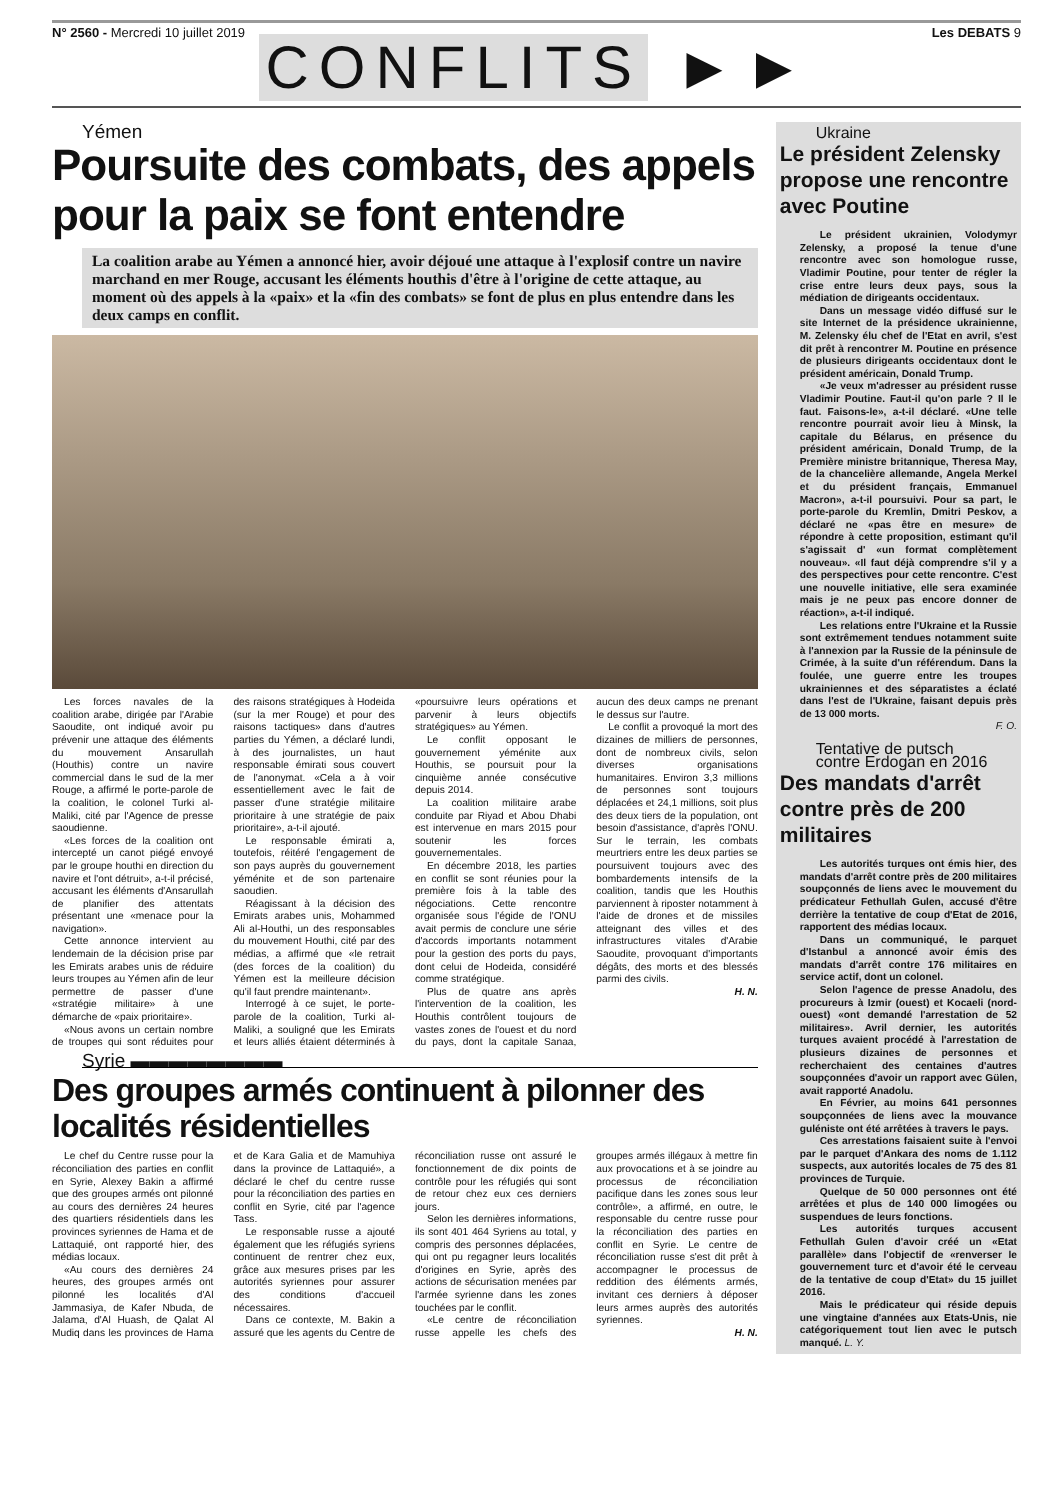N° 2560 - Mercredi 10 juillet 2019 Les DEBATS 9
CONFLITS ►►
Yémen
Poursuite des combats, des appels pour la paix se font entendre
La coalition arabe au Yémen a annoncé hier, avoir déjoué une attaque à l'explosif contre un navire marchand en mer Rouge, accusant les éléments houthis d'être à l'origine de cette attaque, au moment où des appels à la «paix» et la «fin des combats» se font de plus en plus entendre dans les deux camps en conflit.
Les forces navales de la coalition arabe, dirigée par l'Arabie Saoudite, ont indiqué avoir pu prévenir une attaque des éléments du mouvement Ansarullah (Houthis) contre un navire commercial dans le sud de la mer Rouge, a affirmé le porte-parole de la coalition, le colonel Turki al-Maliki, cité par l'Agence de presse saoudienne.
«Les forces de la coalition ont intercepté un canot piégé envoyé par le groupe houthi en direction du navire et l'ont détruit», a-t-il précisé, accusant les éléments d'Ansarullah de planifier des attentats présentant une «menace pour la navigation».
Cette annonce intervient au lendemain de la décision prise par les Emirats arabes unis de réduire leurs troupes au Yémen afin de leur permettre de passer d'une «stratégie militaire» à une démarche de «paix prioritaire».
«Nous avons un certain nombre de troupes qui sont réduites pour des raisons stratégiques à Hodeida (sur la mer Rouge) et pour des raisons tactiques» dans d'autres parties du Yémen, a déclaré lundi, à des journalistes, un haut responsable émirati sous couvert de l'anonymat. «Cela a à voir essentiellement avec le fait de passer d'une stratégie militaire prioritaire à une stratégie de paix prioritaire», a-t-il ajouté.
Le responsable émirati a, toutefois, réitéré l'engagement de son pays auprès du gouvernement yéménite et de son partenaire saoudien.
Réagissant à la décision des Emirats arabes unis, Mohammed Ali al-Houthi, un des responsables du mouvement Houthi, cité par des médias, a affirmé que «le retrait (des forces de la coalition) du Yémen est la meilleure décision qu'il faut prendre maintenant».
Interrogé à ce sujet, le porte-parole de la coalition, Turki al-Maliki, a souligné que les Emirats et leurs alliés étaient déterminés à «poursuivre leurs opérations et parvenir à leurs objectifs stratégiques» au Yémen.
Le conflit opposant le gouvernement yéménite aux Houthis, se poursuit pour la cinquième année consécutive depuis 2014.
La coalition militaire arabe conduite par Riyad et Abou Dhabi est intervenue en mars 2015 pour soutenir les forces gouvernementales.
En décembre 2018, les parties en conflit se sont réunies pour la première fois à la table des négociations. Cette rencontre organisée sous l'égide de l'ONU avait permis de conclure une série d'accords importants notamment pour la gestion des ports du pays, dont celui de Hodeida, considéré comme stratégique.
Plus de quatre ans après l'intervention de la coalition, les Houthis contrôlent toujours de vastes zones de l'ouest et du nord du pays, dont la capitale Sanaa, aucun des deux camps ne prenant le dessus sur l'autre.
Le conflit a provoqué la mort des dizaines de milliers de personnes, dont de nombreux civils, selon diverses organisations humanitaires. Environ 3,3 millions de personnes sont toujours déplacées et 24,1 millions, soit plus des deux tiers de la population, ont besoin d'assistance, d'après l'ONU. Sur le terrain, les combats meurtriers entre les deux parties se poursuivent toujours avec des bombardements intensifs de la coalition, tandis que les Houthis parviennent à riposter notamment à l'aide de drones et de missiles atteignant des villes et des infrastructures vitales d'Arabie Saoudite, provoquant d'importants dégâts, des morts et des blessés parmi des civils.
H. N.
Syrie ▬▬▬▬▬▬▬▬
Des groupes armés continuent à pilonner des localités résidentielles
Le chef du Centre russe pour la réconciliation des parties en conflit en Syrie, Alexey Bakin a affirmé que des groupes armés ont pilonné au cours des dernières 24 heures des quartiers résidentiels dans les provinces syriennes de Hama et de Lattaquié, ont rapporté hier, des médias locaux.
«Au cours des dernières 24 heures, des groupes armés ont pilonné les localités d'Al Jammasiya, de Kafer Nbuda, de Jalama, d'Al Huash, de Qalat Al Mudiq dans les provinces de Hama et de Kara Galia et de Mamuhiya dans la province de Lattaquié», a déclaré le chef du centre russe pour la réconciliation des parties en conflit en Syrie, cité par l'agence Tass.
Le responsable russe a ajouté également que les réfugiés syriens continuent de rentrer chez eux, grâce aux mesures prises par les autorités syriennes pour assurer des conditions d'accueil nécessaires.
Dans ce contexte, M. Bakin a assuré que les agents du Centre de réconciliation russe ont assuré le fonctionnement de dix points de contrôle pour les réfugiés qui sont de retour chez eux ces derniers jours.
Selon les dernières informations, ils sont 401 464 Syriens au total, y compris des personnes déplacées, qui ont pu regagner leurs localités d'origines en Syrie, après des actions de sécurisation menées par l'armée syrienne dans les zones touchées par le conflit.
«Le centre de réconciliation russe appelle les chefs des groupes armés illégaux à mettre fin aux provocations et à se joindre au processus de réconciliation pacifique dans les zones sous leur contrôle», a affirmé, en outre, le responsable du centre russe pour la réconciliation des parties en conflit en Syrie. Le centre de réconciliation russe s'est dit prêt à accompagner le processus de reddition des éléments armés, invitant ces derniers à déposer leurs armes auprès des autorités syriennes.
H. N.
Ukraine
Le président Zelensky propose une rencontre avec Poutine
Le président ukrainien, Volodymyr Zelensky, a proposé la tenue d'une rencontre avec son homologue russe, Vladimir Poutine, pour tenter de régler la crise entre leurs deux pays, sous la médiation de dirigeants occidentaux.
Dans un message vidéo diffusé sur le site Internet de la présidence ukrainienne, M. Zelensky élu chef de l'Etat en avril, s'est dit prêt à rencontrer M. Poutine en présence de plusieurs dirigeants occidentaux dont le président américain, Donald Trump.
«Je veux m'adresser au président russe Vladimir Poutine. Faut-il qu'on parle ? Il le faut. Faisons-le», a-t-il déclaré. «Une telle rencontre pourrait avoir lieu à Minsk, la capitale du Bélarus, en présence du président américain, Donald Trump, de la Première ministre britannique, Theresa May, de la chancelière allemande, Angela Merkel et du président français, Emmanuel Macron», a-t-il poursuivi. Pour sa part, le porte-parole du Kremlin, Dmitri Peskov, a déclaré ne «pas être en mesure» de répondre à cette proposition, estimant qu'il s'agissait d' «un format complètement nouveau». «Il faut déjà comprendre s'il y a des perspectives pour cette rencontre. C'est une nouvelle initiative, elle sera examinée mais je ne peux pas encore donner de réaction», a-t-il indiqué.
Les relations entre l'Ukraine et la Russie sont extrêmement tendues notamment suite à l'annexion par la Russie de la péninsule de Crimée, à la suite d'un référendum. Dans la foulée, une guerre entre les troupes ukrainiennes et des séparatistes a éclaté dans l'est de l'Ukraine, faisant depuis près de 13 000 morts.
F. O.
Tentative de putsch
contre Erdogan en 2016
Des mandats d'arrêt contre près de 200 militaires
Les autorités turques ont émis hier, des mandats d'arrêt contre près de 200 militaires soupçonnés de liens avec le mouvement du prédicateur Fethullah Gulen, accusé d'être derrière la tentative de coup d'Etat de 2016, rapportent des médias locaux.
Dans un communiqué, le parquet d'Istanbul a annoncé avoir émis des mandats d'arrêt contre 176 militaires en service actif, dont un colonel.
Selon l'agence de presse Anadolu, des procureurs à Izmir (ouest) et Kocaeli (nord-ouest) «ont demandé l'arrestation de 52 militaires». Avril dernier, les autorités turques avaient procédé à l'arrestation de plusieurs dizaines de personnes et recherchaient des centaines d'autres soupçonnées d'avoir un rapport avec Gülen, avait rapporté Anadolu.
En Février, au moins 641 personnes soupçonnées de liens avec la mouvance guléniste ont été arrêtées à travers le pays.
Ces arrestations faisaient suite à l'envoi par le parquet d'Ankara des noms de 1.112 suspects, aux autorités locales de 75 des 81 provinces de Turquie.
Quelque de 50 000 personnes ont été arrêtées et plus de 140 000 limogées ou suspendues de leurs fonctions.
Les autorités turques accusent Fethullah Gulen d'avoir créé un «Etat parallèle» dans l'objectif de «renverser le gouvernement turc et d'avoir été le cerveau de la tentative de coup d'Etat» du 15 juillet 2016.
Mais le prédicateur qui réside depuis une vingtaine d'années aux Etats-Unis, nie catégoriquement tout lien avec le putsch manqué. L. Y.